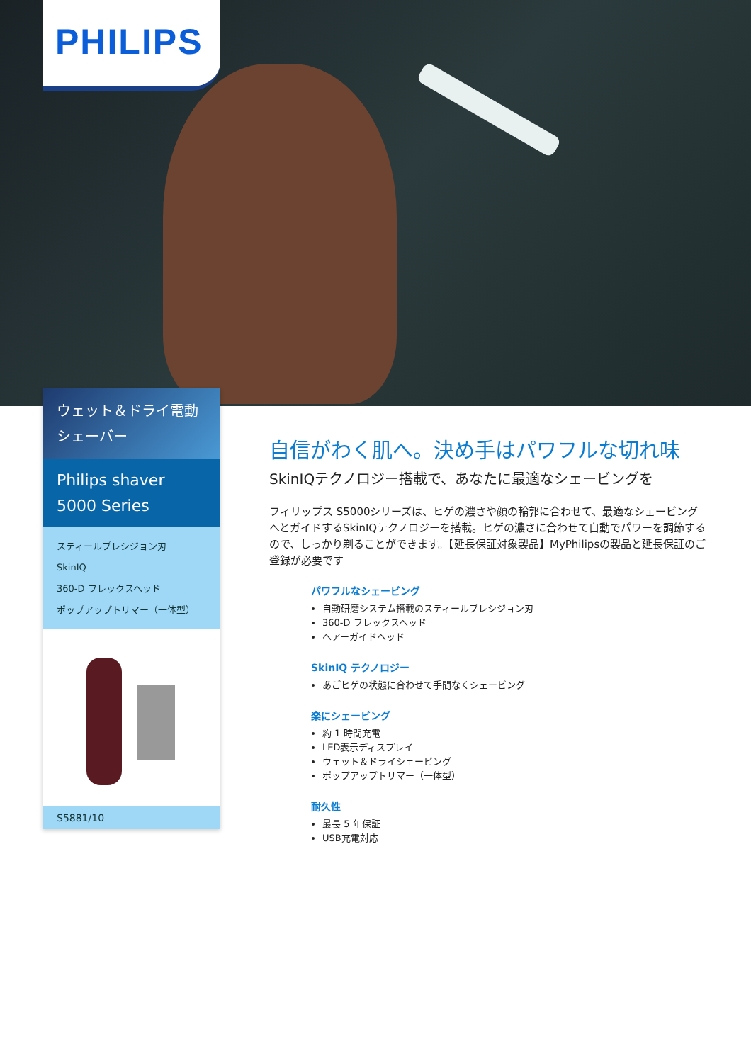PHILIPS
ウェット＆ドライ電動シェーバー
Philips shaver 5000 Series
スティールプレシジョン刃
SkinIQ
360-D フレックスヘッド
ポップアップトリマー（一体型）
S5881/10
自信がわく肌へ。決め手はパワフルな切れ味
SkinIQテクノロジー搭載で、あなたに最適なシェービングを
フィリップス S5000シリーズは、ヒゲの濃さや顔の輪郭に合わせて、最適なシェービングへとガイドするSkinIQテクノロジーを搭載。ヒゲの濃さに合わせて自動でパワーを調節するので、しっかり剃ることができます。【延長保証対象製品】MyPhilipsの製品と延長保証のご登録が必要です
パワフルなシェービング
自動研磨システム搭載のスティールプレシジョン刃
360-D フレックスヘッド
ヘアーガイドヘッド
SkinIQ テクノロジー
あごヒゲの状態に合わせて手間なくシェービング
楽にシェービング
約 1 時間充電
LED表示ディスプレイ
ウェット＆ドライシェービング
ポップアップトリマー（一体型）
耐久性
最長 5 年保証
USB充電対応